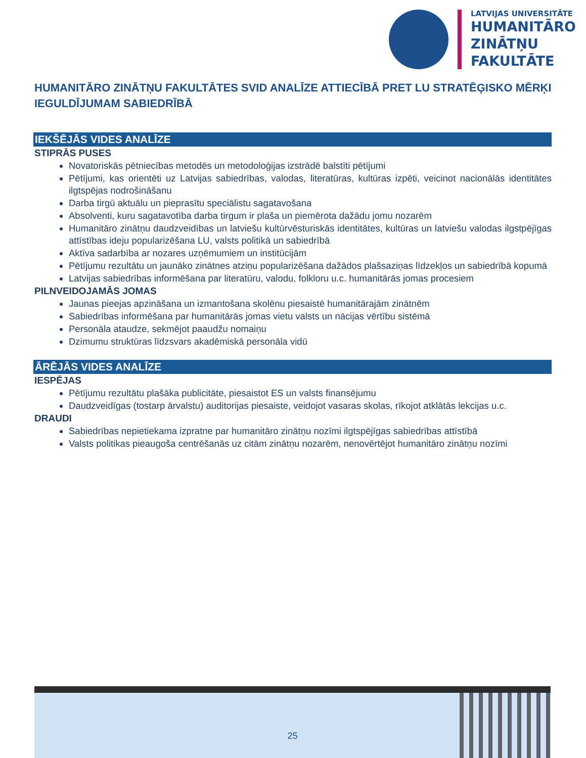LATVIJAS UNIVERSITĀTE
HUMANITĀRO
ZINĀTŅU
FAKULTĀTE
HUMANITĀRO ZINĀTŅU FAKULTĀTES SVID ANALĪZE ATTIECĪBĀ PRET LU STRATĒĢISKO MĒRĶI IEGULDĪJUMAM SABIEDRĪBĀ
IEKŠĒJĀS VIDES ANALĪZE
STIPRĀS PUSES
Novatoriskās pētniecības metodēs un metodoloģijas izstrādē balstīti pētījumi
Pētījumi, kas orientēti uz Latvijas sabiedrības, valodas, literatūras, kultūras izpēti, veicinot nacionālās identitātes ilgtspējas nodrošināšanu
Darba tirgū aktuālu un pieprasītu speciālistu sagatavošana
Absolventi, kuru sagatavotība darba tirgum ir plaša un piemērota dažādu jomu nozarēm
Humanitāro zinātņu daudzveidības un latviešu kultūrvēsturiskās identitātes, kultūras un latviešu valodas ilgstpējīgas attīstības ideju popularizēšana LU, valsts politikā un sabiedrībā
Aktīva sadarbība ar nozares uzņēmumiem un institūcijām
Pētījumu rezultātu un jaunāko zinātnes atziņu popularizēšana dažādos plašsaziņas līdzekļos un sabiedrībā kopumā
Latvijas sabiedrības informēšana par literatūru, valodu, folkloru u.c. humanitārās jomas procesiem
PILNVEIDOJAMĀS JOMAS
Jaunas pieejas apzināšana un izmantošana skolēnu piesaistē humanitārajām zinātnēm
Sabiedrības informēšana par humanitārās jomas vietu valsts un nācijas vērtību sistēmā
Personāla ataudze, sekmējot paaudžu nomaiņu
Dzimumu struktūras līdzsvars akadēmiskā personāla vidū
ĀRĒJĀS VIDES ANALĪZE
IESPĒJAS
Pētījumu rezultātu plašāka publicitāte, piesaistot ES un valsts finansējumu
Daudzveidīgas (tostarp ārvalstu) auditorijas piesaiste, veidojot vasaras skolas, rīkojot atklātās lekcijas u.c.
DRAUDI
Sabiedrības nepietiekama izpratne par humanitāro zinātņu nozīmi ilgtspējīgas sabiedrības attīstībā
Valsts politikas pieaugoša centrēšanās uz citām zinātņu nozarēm, nenovērtējot humanitāro zinātņu nozīmi
25